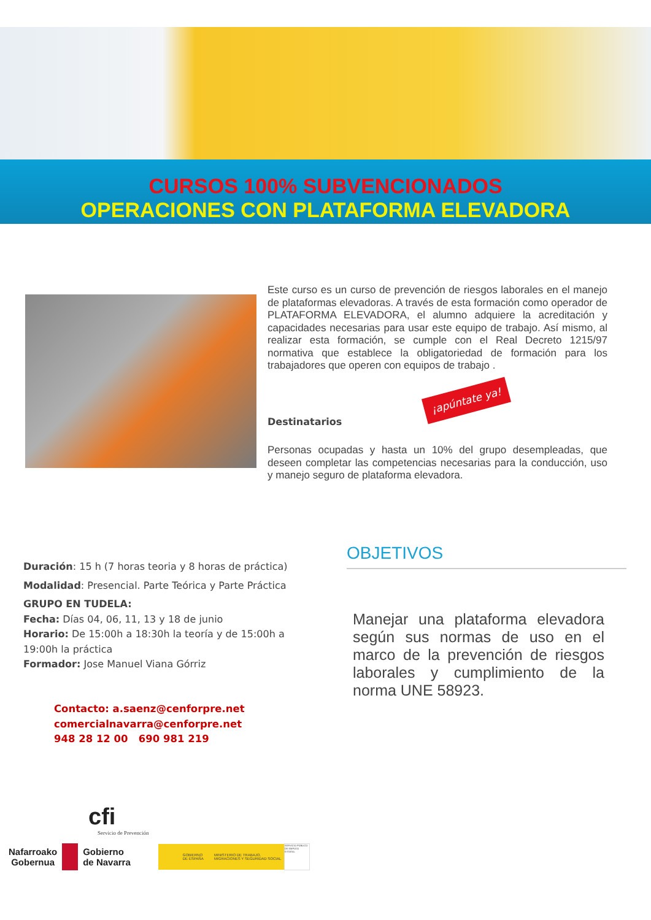CURSOS 100% SUBVENCIONADOS
OPERACIONES CON PLATAFORMA ELEVADORA
Este curso es un curso de prevención de riesgos laborales en el manejo de plataformas elevadoras. A través de esta formación como operador de PLATAFORMA ELEVADORA, el alumno adquiere la acreditación y capacidades necesarias para usar este equipo de trabajo. Así mismo, al realizar esta formación, se cumple con el Real Decreto 1215/97 normativa que establece la obligatoriedad de formación para los trabajadores que operen con equipos de trabajo .
¡apúntate ya!
Destinatarios
Personas ocupadas y hasta un 10% del grupo desempleadas, que deseen completar las competencias necesarias para la conducción, uso y manejo seguro de plataforma elevadora.
Duración: 15 h (7 horas teoria y 8 horas de práctica)
Modalidad: Presencial. Parte Teórica y Parte Práctica
GRUPO EN TUDELA:
Fecha: Días 04, 06, 11, 13 y 18 de junio
Horario: De 15:00h a 18:30h la teoría y de 15:00h a 19:00h la práctica
Formador: Jose Manuel Viana Górriz
OBJETIVOS
Manejar una plataforma elevadora según sus normas de uso en el marco de la prevención de riesgos laborales y cumplimiento de la norma UNE 58923.
Contacto: a.saenz@cenforpre.net
comercialnavarra@cenforpre.net
948 28 12 00 690 981 219
cfi
Servicio de Prevención
Nafarroako
Gobernua
Gobierno
de Navarra
GOBIERNO DE ESPAÑA MINISTERIO DE TRABAJO, MIGRACIONES Y SEGURIDAD SOCIAL
SERVICIO PÚBLICO DE EMPLEO ESTATAL